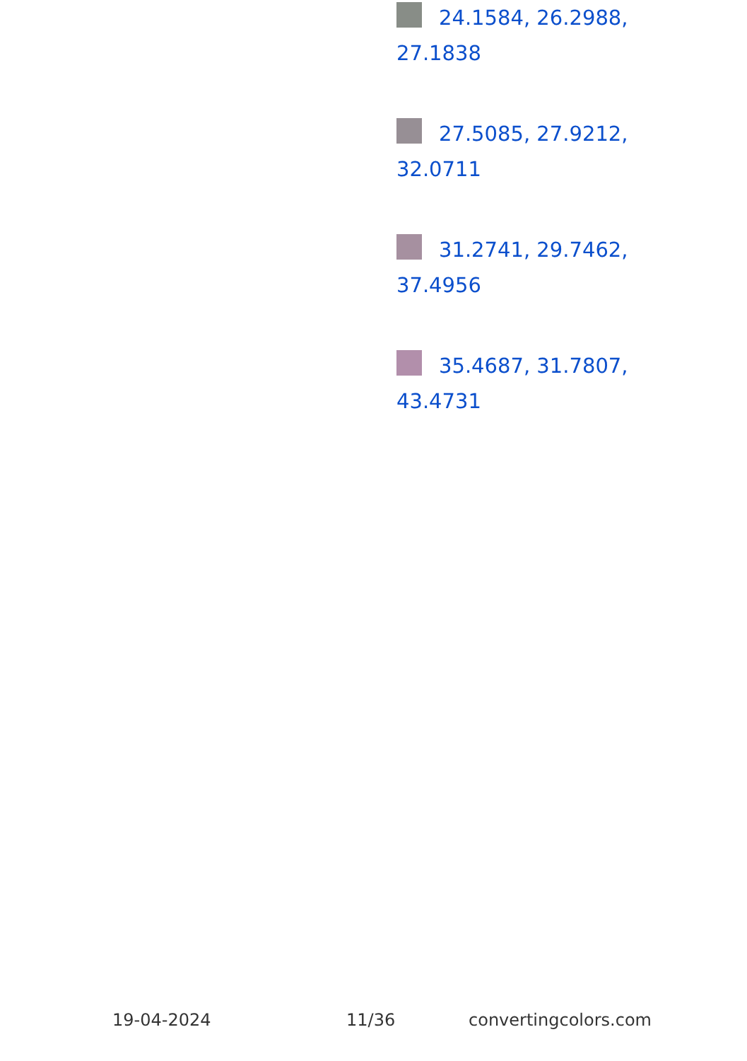24.1584, 26.2988, 27.1838
27.5085, 27.9212, 32.0711
31.2741, 29.7462, 37.4956
35.4687, 31.7807, 43.4731
19-04-2024 11/36 convertingcolors.com